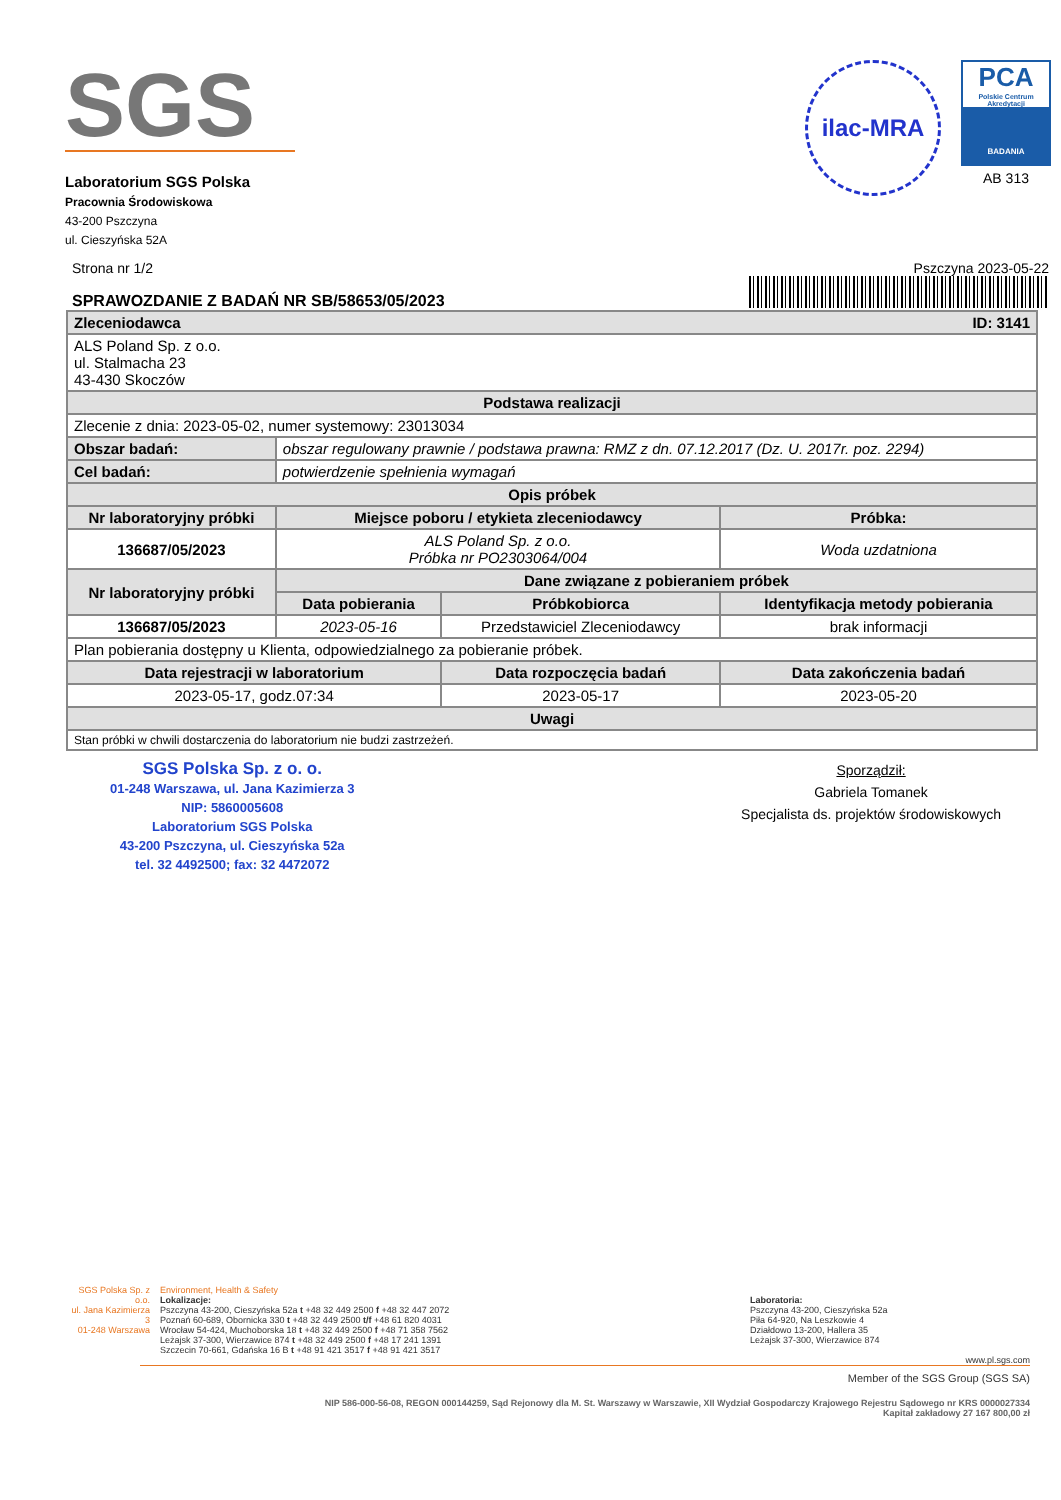SGS
Laboratorium SGS Polska
Pracownia Środowiskowa
43-200 Pszczyna
ul. Cieszyńska 52A
ilac-MRA
PCA
Polskie Centrum Akredytacji
BADANIA
AB 313
Strona nr 1/2
SPRAWOZDANIE Z BADAŃ NR SB/58653/05/2023
Pszczyna 2023-05-22
| Zleceniodawca ID: 3141 | | | |
| --- | --- | --- | --- |
| ALS Poland Sp. z o.o. ul. Stalmacha 23 43-430 Skoczów | | | |
| Podstawa realizacji | | | |
| Zlecenie z dnia: 2023-05-02, numer systemowy: 23013034 | | | |
| Obszar badań: | obszar regulowany prawnie / podstawa prawna: RMZ z dn. 07.12.2017 (Dz. U. 2017r. poz. 2294) | | |
| Cel badań: | potwierdzenie spełnienia wymagań | | |
| Opis próbek | | | |
| Nr laboratoryjny próbki | Miejsce poboru / etykieta zleceniodawcy | | Próbka: |
| 136687/05/2023 | ALS Poland Sp. z o.o. Próbka nr PO2303064/004 | | Woda uzdatniona |
| Nr laboratoryjny próbki | Dane związane z pobieraniem próbek | | |
| | Data pobierania | Próbkobiorca | Identyfikacja metody pobierania |
| 136687/05/2023 | 2023-05-16 | Przedstawiciel Zleceniodawcy | brak informacji |
| Plan pobierania dostępny u Klienta, odpowiedzialnego za pobieranie próbek. | | | |
| Data rejestracji w laboratorium | | Data rozpoczęcia badań | Data zakończenia badań |
| 2023-05-17, godz.07:34 | | 2023-05-17 | 2023-05-20 |
| Uwagi | | | |
| Stan próbki w chwili dostarczenia do laboratorium nie budzi zastrzeżeń. | | | |
SGS Polska Sp. z o. o.
01-248 Warszawa, ul. Jana Kazimierza 3
NIP: 5860005608
Laboratorium SGS Polska
43-200 Pszczyna, ul. Cieszyńska 52a
tel. 32 4492500; fax: 32 4472072
Sporządził:
Gabriela Tomanek
Specjalista ds. projektów środowiskowych
SGS Polska Sp. z o.o.
ul. Jana Kazimierza 3
01-248 Warszawa
Environment, Health & Safety
Lokalizacje:
Pszczyna 43-200, Cieszyńska 52a t +48 32 449 2500 f +48 32 447 2072
Poznań 60-689, Obornicka 330 t +48 32 449 2500 t/f +48 61 820 4031
Wrocław 54-424, Muchoborska 18 t +48 32 449 2500 f +48 71 358 7562
Leżajsk 37-300, Wierzawice 874 t +48 32 449 2500 f +48 17 241 1391
Szczecin 70-661, Gdańska 16 B t +48 91 421 3517 f +48 91 421 3517
Laboratoria:
Pszczyna 43-200, Cieszyńska 52a
Piła 64-920, Na Leszkowie 4
Działdowo 13-200, Hallera 35
Leżajsk 37-300, Wierzawice 874
www.pl.sgs.com
Member of the SGS Group (SGS SA)
NIP 586-000-56-08, REGON 000144259, Sąd Rejonowy dla M. St. Warszawy w Warszawie, XII Wydział Gospodarczy Krajowego Rejestru Sądowego nr KRS 0000027334
Kapitał zakładowy 27 167 800,00 zł